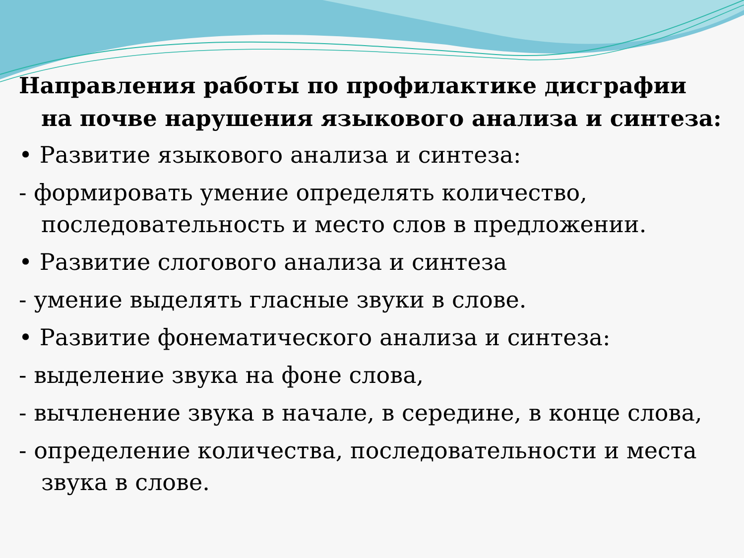Направления работы по профилактике дисграфии на почве нарушения языкового анализа и синтеза:
• Развитие языкового анализа и синтеза:
- формировать умение определять количество, последовательность и место слов в предложении.
• Развитие слогового анализа и синтеза
- умение выделять гласные звуки в слове.
• Развитие фонематического анализа и синтеза:
- выделение звука на фоне слова,
- вычленение звука в начале, в середине, в конце слова,
- определение количества, последовательности и места звука в слове.